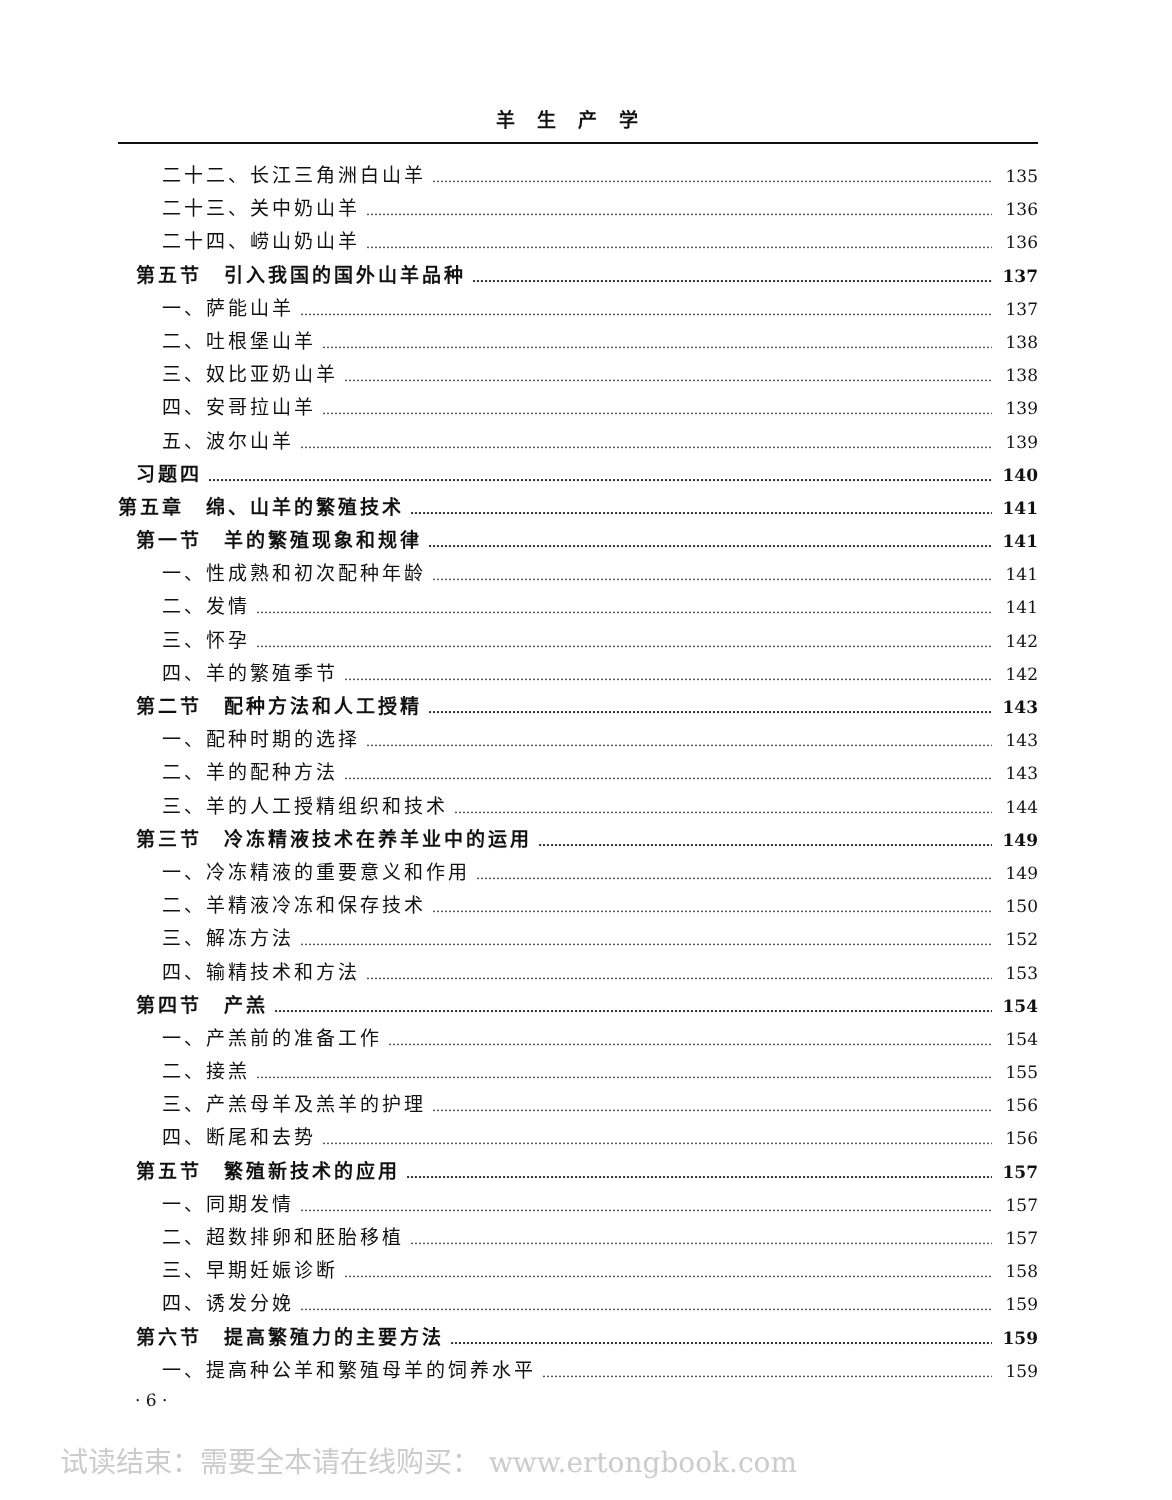羊生产学
二十二、长江三角洲白山羊 135
二十三、关中奶山羊 136
二十四、崂山奶山羊 136
第五节　引入我国的国外山羊品种 137
一、萨能山羊 137
二、吐根堡山羊 138
三、奴比亚奶山羊 138
四、安哥拉山羊 139
五、波尔山羊 139
习题四 140
第五章　绵、山羊的繁殖技术 141
第一节　羊的繁殖现象和规律 141
一、性成熟和初次配种年龄 141
二、发情 141
三、怀孕 142
四、羊的繁殖季节 142
第二节　配种方法和人工授精 143
一、配种时期的选择 143
二、羊的配种方法 143
三、羊的人工授精组织和技术 144
第三节　冷冻精液技术在养羊业中的运用 149
一、冷冻精液的重要意义和作用 149
二、羊精液冷冻和保存技术 150
三、解冻方法 152
四、输精技术和方法 153
第四节　产羔 154
一、产羔前的准备工作 154
二、接羔 155
三、产羔母羊及羔羊的护理 156
四、断尾和去势 156
第五节　繁殖新技术的应用 157
一、同期发情 157
二、超数排卵和胚胎移植 157
三、早期妊娠诊断 158
四、诱发分娩 159
第六节　提高繁殖力的主要方法 159
一、提高种公羊和繁殖母羊的饲养水平 159
· 6 ·
试读结束：需要全本请在线购买： www.ertongbook.com